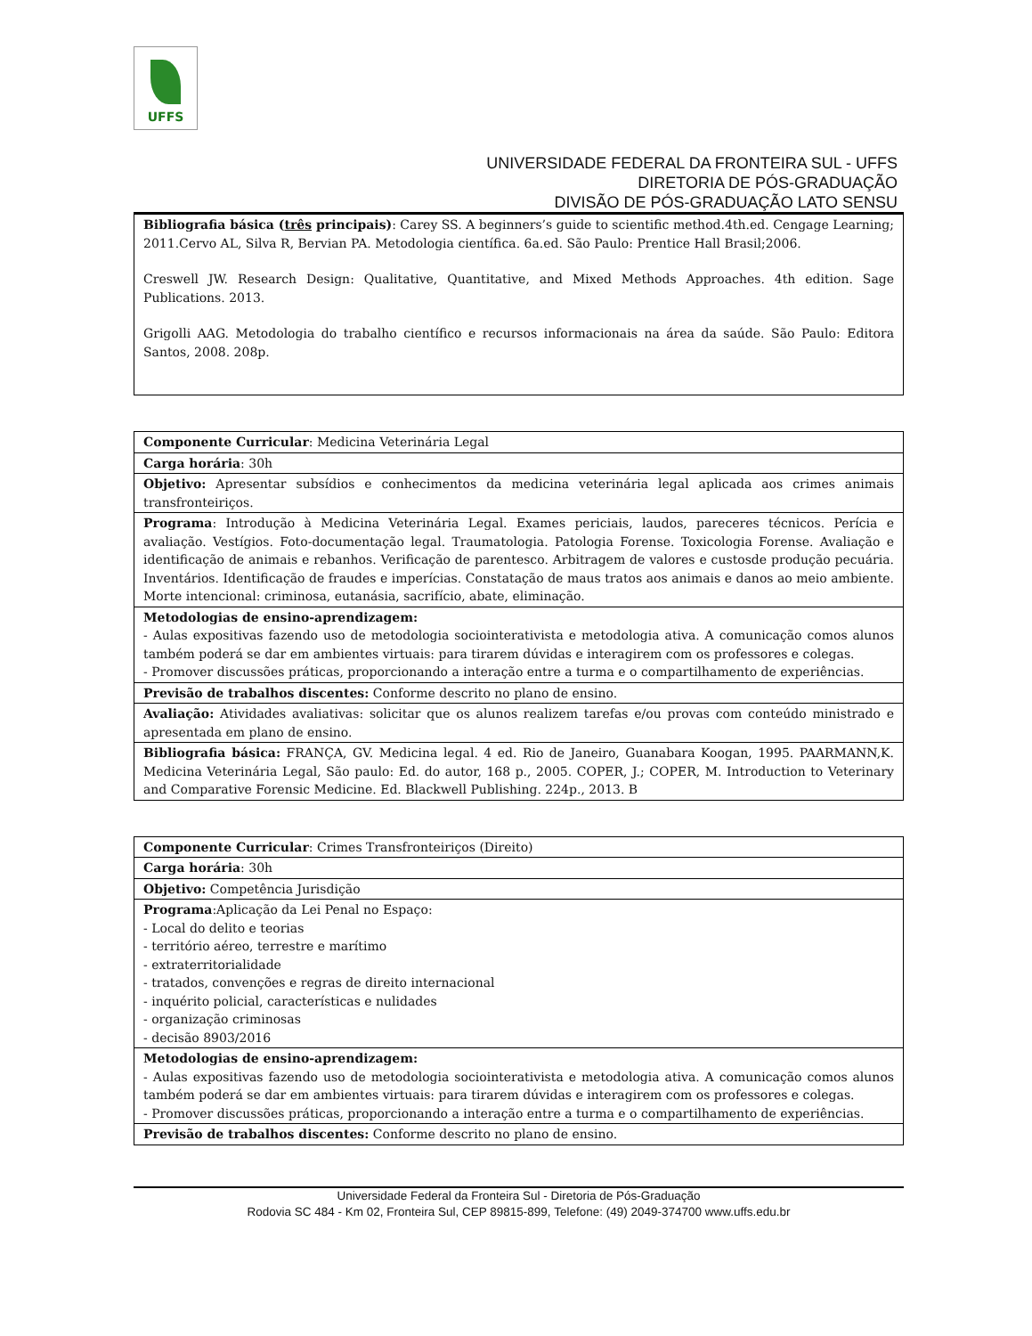UFFS
UNIVERSIDADE FEDERAL DA FRONTEIRA SUL - UFFS
DIRETORIA DE PÓS-GRADUAÇÃO
DIVISÃO DE PÓS-GRADUAÇÃO LATO SENSU
| Bibliografia básica ( três principais) : Carey SS. A beginners’s guide to scientific method.4th.ed. Cengage Learning; 2011.Cervo AL, Silva R, Bervian PA. Metodologia científica. 6a.ed. São Paulo: Prentice Hall Brasil;2006. Creswell JW. Research Design: Qualitative, Quantitative, and Mixed Methods Approaches. 4th edition. Sage Publications. 2013. Grigolli AAG. Metodologia do trabalho científico e recursos informacionais na área da saúde. São Paulo: Editora Santos, 2008. 208p. |
| Componente Curricular : Medicina Veterinária Legal |
| Carga horária : 30h |
| Objetivo: Apresentar subsídios e conhecimentos da medicina veterinária legal aplicada aos crimes animais transfronteiriços. |
| Programa : Introdução à Medicina Veterinária Legal. Exames periciais, laudos, pareceres técnicos. Perícia e avaliação. Vestígios. Foto-documentação legal. Traumatologia. Patologia Forense. Toxicologia Forense. Avaliação e identificação de animais e rebanhos. Verificação de parentesco. Arbitragem de valores e custosde produção pecuária. Inventários. Identificação de fraudes e imperícias. Constatação de maus tratos aos animais e danos ao meio ambiente. Morte intencional: criminosa, eutanásia, sacrifício, abate, eliminação. |
| Metodologias de ensino-aprendizagem: - Aulas expositivas fazendo uso de metodologia sociointerativista e metodologia ativa. A comunicação comos alunos também poderá se dar em ambientes virtuais: para tirarem dúvidas e interagirem com os professores e colegas. - Promover discussões práticas, proporcionando a interação entre a turma e o compartilhamento de experiências. |
| Previsão de trabalhos discentes: Conforme descrito no plano de ensino. |
| Avaliação: Atividades avaliativas: solicitar que os alunos realizem tarefas e/ou provas com conteúdo ministrado e apresentada em plano de ensino. |
| Bibliografia básica: FRANÇA, GV. Medicina legal. 4 ed. Rio de Janeiro, Guanabara Koogan, 1995. PAARMANN,K. Medicina Veterinária Legal, São paulo: Ed. do autor, 168 p., 2005. COPER, J.; COPER, M. Introduction to Veterinary and Comparative Forensic Medicine. Ed. Blackwell Publishing. 224p., 2013. B |
| Componente Curricular : Crimes Transfronteiriços (Direito) |
| Carga horária : 30h |
| Objetivo: Competência Jurisdição |
| Programa :Aplicação da Lei Penal no Espaço: - Local do delito e teorias - território aéreo, terrestre e marítimo - extraterritorialidade - tratados, convenções e regras de direito internacional - inquérito policial, características e nulidades - organização criminosas - decisão 8903/2016 |
| Metodologias de ensino-aprendizagem: - Aulas expositivas fazendo uso de metodologia sociointerativista e metodologia ativa. A comunicação comos alunos também poderá se dar em ambientes virtuais: para tirarem dúvidas e interagirem com os professores e colegas. - Promover discussões práticas, proporcionando a interação entre a turma e o compartilhamento de experiências. |
| Previsão de trabalhos discentes: Conforme descrito no plano de ensino. |
Universidade Federal da Fronteira Sul - Diretoria de Pós-Graduação
Rodovia SC 484 - Km 02, Fronteira Sul, CEP 89815-899, Telefone: (49) 2049-374700 www.uffs.edu.br